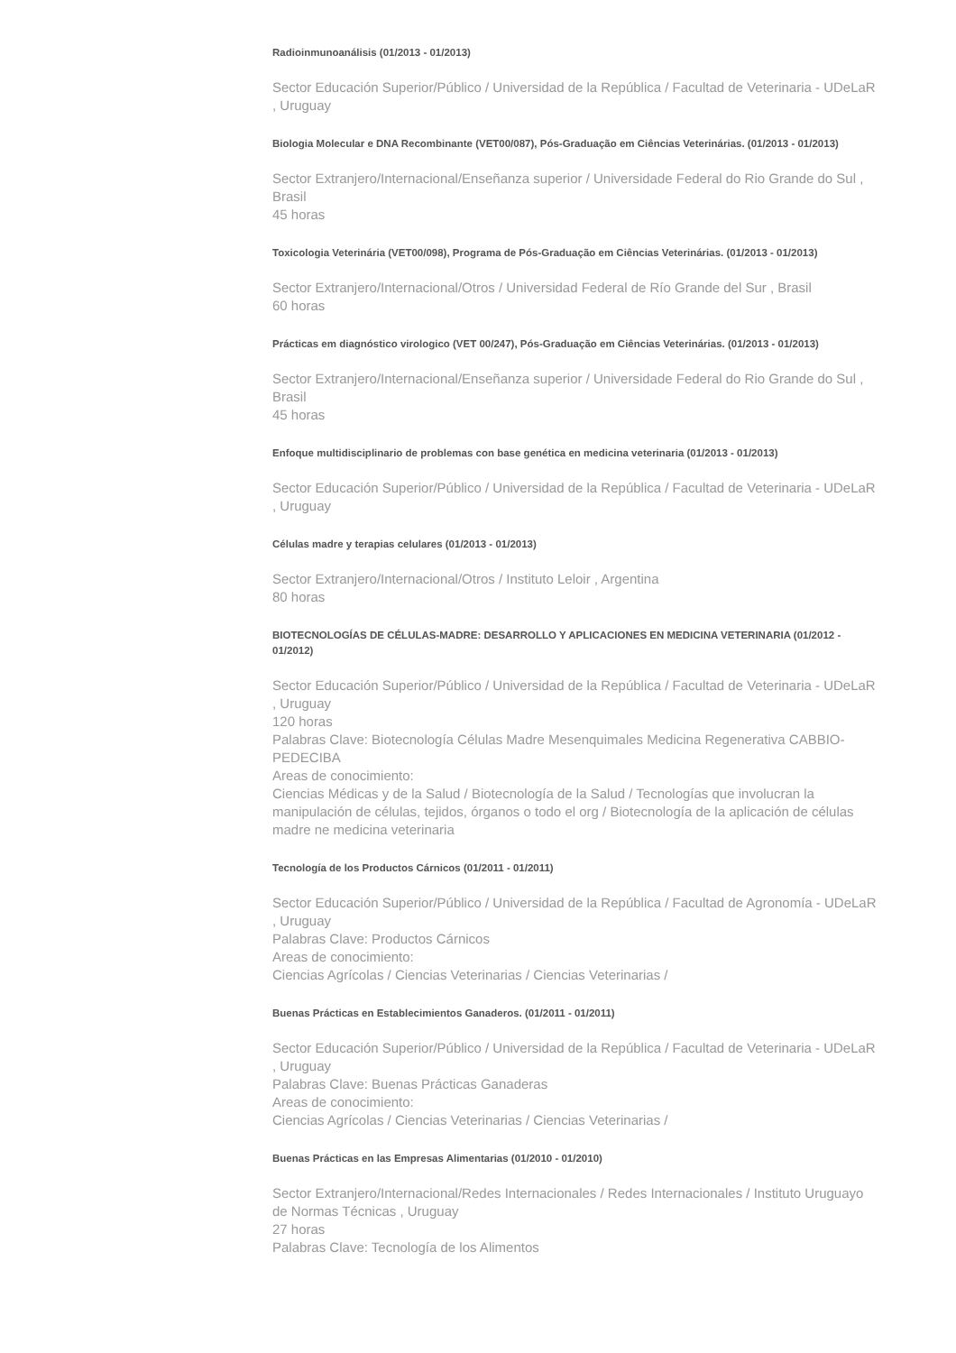Radioinmunoanálisis (01/2013 - 01/2013)
Sector Educación Superior/Público / Universidad de la República / Facultad de Veterinaria - UDeLaR , Uruguay
Biologia Molecular e DNA Recombinante (VET00/087), Pós-Graduação em Ciências Veterinárias. (01/2013 - 01/2013)
Sector Extranjero/Internacional/Enseñanza superior / Universidade Federal do Rio Grande do Sul , Brasil
45 horas
Toxicologia Veterinária (VET00/098), Programa de Pós-Graduação em Ciências Veterinárias. (01/2013 - 01/2013)
Sector Extranjero/Internacional/Otros / Universidad Federal de Río Grande del Sur , Brasil
60 horas
Prácticas em diagnóstico virologico (VET 00/247), Pós-Graduação em Ciências Veterinárias. (01/2013 - 01/2013)
Sector Extranjero/Internacional/Enseñanza superior / Universidade Federal do Rio Grande do Sul , Brasil
45 horas
Enfoque multidisciplinario de problemas con base genética en medicina veterinaria (01/2013 - 01/2013)
Sector Educación Superior/Público / Universidad de la República / Facultad de Veterinaria - UDeLaR , Uruguay
Células madre y terapias celulares (01/2013 - 01/2013)
Sector Extranjero/Internacional/Otros / Instituto Leloir , Argentina
80 horas
BIOTECNOLOGÍAS DE CÉLULAS-MADRE: DESARROLLO Y APLICACIONES EN MEDICINA VETERINARIA (01/2012 - 01/2012)
Sector Educación Superior/Público / Universidad de la República / Facultad de Veterinaria - UDeLaR , Uruguay
120 horas
Palabras Clave: Biotecnología Células Madre Mesenquimales Medicina Regenerativa CABBIO-PEDECIBA
Areas de conocimiento:
Ciencias Médicas y de la Salud / Biotecnología de la Salud / Tecnologías que involucran la manipulación de células, tejidos, órganos o todo el org / Biotecnología de la aplicación de células madre ne medicina veterinaria
Tecnología de los Productos Cárnicos (01/2011 - 01/2011)
Sector Educación Superior/Público / Universidad de la República / Facultad de Agronomía - UDeLaR , Uruguay
Palabras Clave: Productos Cárnicos
Areas de conocimiento:
Ciencias Agrícolas / Ciencias Veterinarias / Ciencias Veterinarias /
Buenas Prácticas en Establecimientos Ganaderos. (01/2011 - 01/2011)
Sector Educación Superior/Público / Universidad de la República / Facultad de Veterinaria - UDeLaR , Uruguay
Palabras Clave: Buenas Prácticas Ganaderas
Areas de conocimiento:
Ciencias Agrícolas / Ciencias Veterinarias / Ciencias Veterinarias /
Buenas Prácticas en las Empresas Alimentarias (01/2010 - 01/2010)
Sector Extranjero/Internacional/Redes Internacionales / Redes Internacionales / Instituto Uruguayo de Normas Técnicas , Uruguay
27 horas
Palabras Clave: Tecnología de los Alimentos